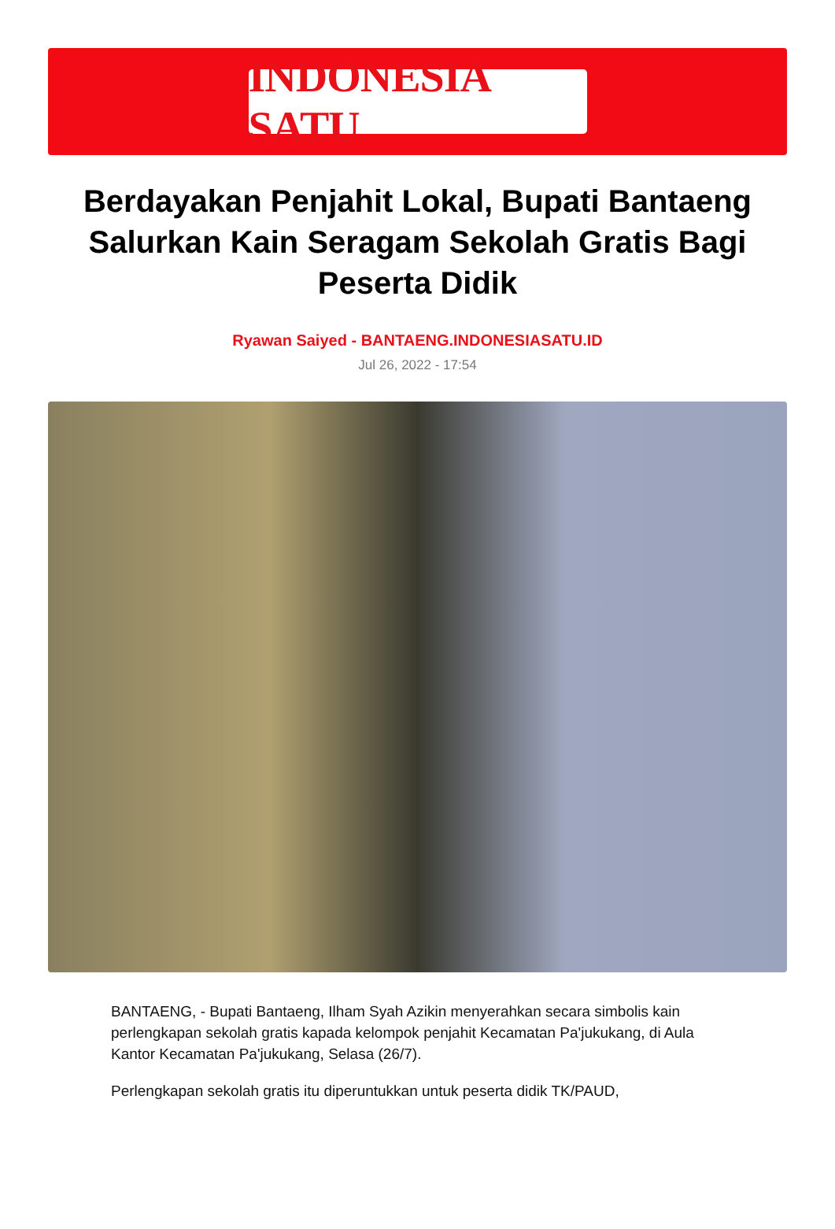INDONESIA SATU
Berdayakan Penjahit Lokal, Bupati Bantaeng Salurkan Kain Seragam Sekolah Gratis Bagi Peserta Didik
Ryawan Saiyed - BANTAENG.INDONESIASATU.ID
Jul 26, 2022 - 17:54
BANTAENG, - Bupati Bantaeng, Ilham Syah Azikin menyerahkan secara simbolis kain perlengkapan sekolah gratis kapada kelompok penjahit Kecamatan Pa'jukukang, di Aula Kantor Kecamatan Pa'jukukang, Selasa (26/7).
Perlengkapan sekolah gratis itu diperuntukkan untuk peserta didik TK/PAUD,